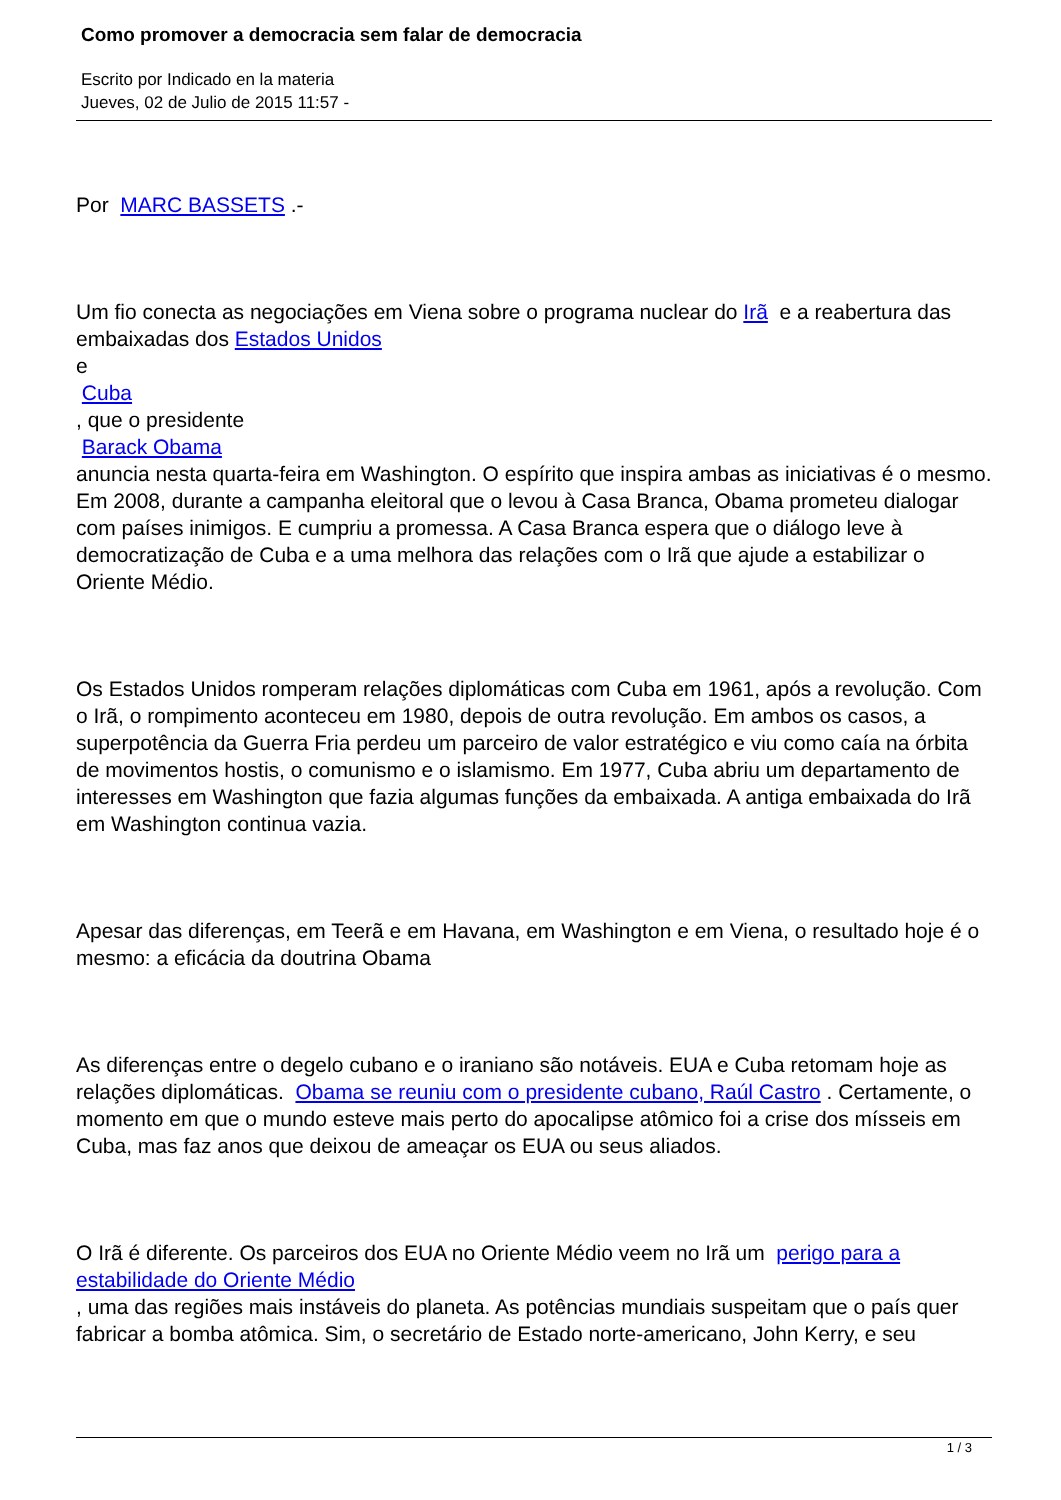Como promover a democracia sem falar de democracia
Escrito por Indicado en la materia
Jueves, 02 de Julio de 2015 11:57 -
Por MARC BASSETS .-
Um fio conecta as negociações em Viena sobre o programa nuclear do Irã e a reabertura das embaixadas dos Estados Unidos
e
Cuba
, que o presidente
Barack Obama
anuncia nesta quarta-feira em Washington. O espírito que inspira ambas as iniciativas é o mesmo. Em 2008, durante a campanha eleitoral que o levou à Casa Branca, Obama prometeu dialogar com países inimigos. E cumpriu a promessa. A Casa Branca espera que o diálogo leve à democratização de Cuba e a uma melhora das relações com o Irã que ajude a estabilizar o Oriente Médio.
Os Estados Unidos romperam relações diplomáticas com Cuba em 1961, após a revolução. Com o Irã, o rompimento aconteceu em 1980, depois de outra revolução. Em ambos os casos, a superpotência da Guerra Fria perdeu um parceiro de valor estratégico e viu como caía na órbita de movimentos hostis, o comunismo e o islamismo. Em 1977, Cuba abriu um departamento de interesses em Washington que fazia algumas funções da embaixada. A antiga embaixada do Irã em Washington continua vazia.
Apesar das diferenças, em Teerã e em Havana, em Washington e em Viena, o resultado hoje é o mesmo: a eficácia da doutrina Obama
As diferenças entre o degelo cubano e o iraniano são notáveis. EUA e Cuba retomam hoje as relações diplomáticas. Obama se reuniu com o presidente cubano, Raúl Castro . Certamente, o momento em que o mundo esteve mais perto do apocalipse atômico foi a crise dos mísseis em Cuba, mas faz anos que deixou de ameaçar os EUA ou seus aliados.
O Irã é diferente. Os parceiros dos EUA no Oriente Médio veem no Irã um perigo para a estabilidade do Oriente Médio
, uma das regiões mais instáveis do planeta. As potências mundiais suspeitam que o país quer fabricar a bomba atômica. Sim, o secretário de Estado norte-americano, John Kerry, e seu
1 / 3